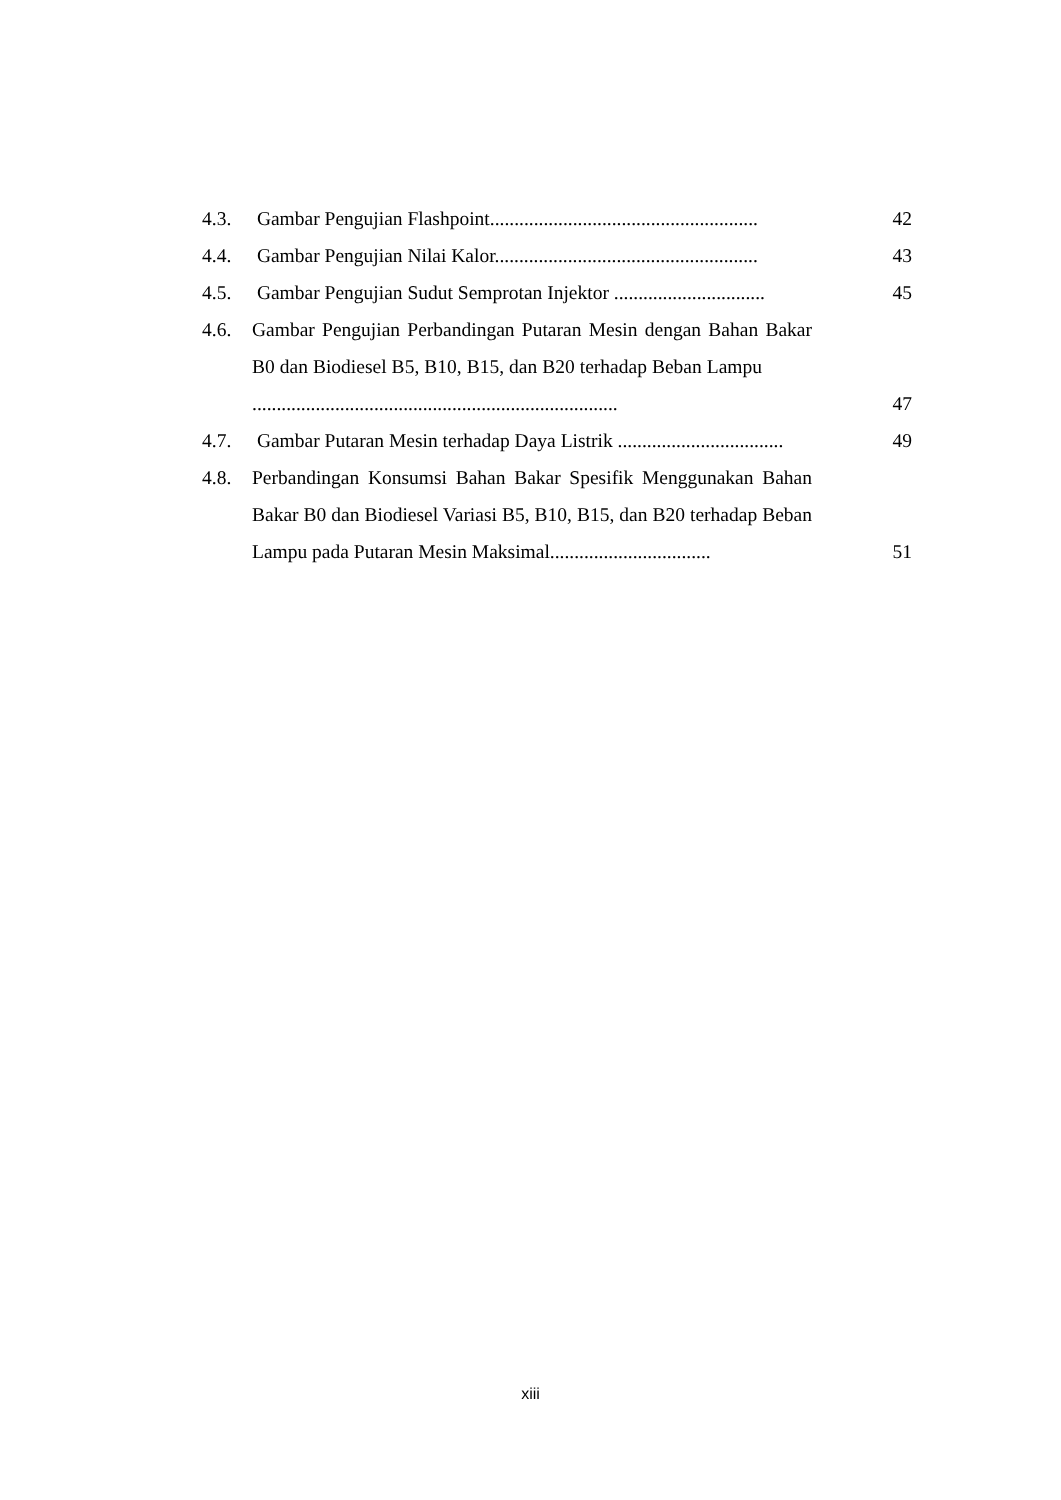4.3. Gambar Pengujian Flashpoint....................................................... 42
4.4. Gambar Pengujian Nilai Kalor...................................................... 43
4.5. Gambar Pengujian Sudut Semprotan Injektor ............................... 45
4.6. Gambar Pengujian Perbandingan Putaran Mesin dengan Bahan Bakar B0 dan Biodiesel B5, B10, B15, dan B20 terhadap Beban Lampu ........................................................................... 47
4.7. Gambar Putaran Mesin terhadap Daya Listrik .................................. 49
4.8. Perbandingan Konsumsi Bahan Bakar Spesifik Menggunakan Bahan Bakar B0 dan Biodiesel Variasi B5, B10, B15, dan B20 terhadap Beban Lampu pada Putaran Mesin Maksimal................................. 51
xiii